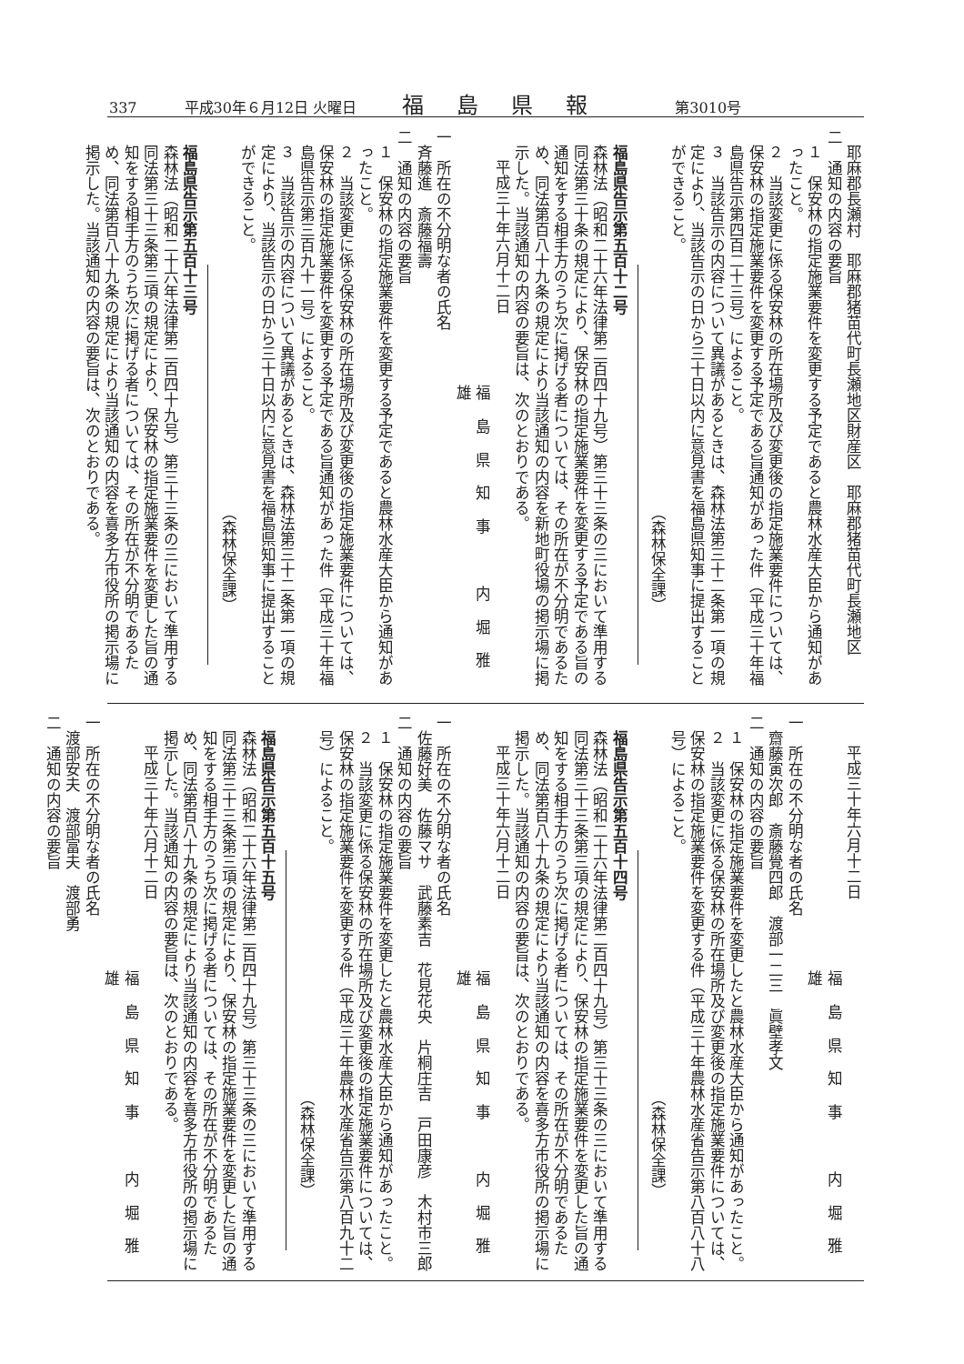337 平成30年６月12日 火曜日 福島県報 第3010号
耶麻郡長瀬村　耶麻郡猪苗代町長瀬地区財産区　耶麻郡猪苗代町長瀬地区
二　通知の内容の要旨
１　保安林の指定施業要件を変更する予定であると農林水産大臣から通知があったこと。
２　当該変更に係る保安林の所在場所及び変更後の指定施業要件については、保安林の指定施業要件を変更する予定である旨通知があった件（平成三十年福島県告示第四百二十三号）によること。
３　当該告示の内容について異議があるときは、森林法第三十二条第一項の規定により、当該告示の日から三十日以内に意見書を福島県知事に提出することができること。
（森林保全課）
福島県告示第五百十二号
森林法（昭和二十六年法律第二百四十九号）第三十三条の三において準用する同法第三十条の規定により、保安林の指定施業要件を変更する予定である旨の通知をする相手方のうち次に掲げる者については、その所在が不分明であるため、同法第百八十九条の規定により当該通知の内容を新地町役場の掲示場に掲示した。当該通知の内容の要旨は、次のとおりである。
平成三十年六月十二日
福島県知事　内堀雅雄
一　所在の不分明な者の氏名
斉藤進　斎藤福壽
二　通知の内容の要旨
１　保安林の指定施業要件を変更する予定であると農林水産大臣から通知があったこと。
２　当該変更に係る保安林の所在場所及び変更後の指定施業要件については、保安林の指定施業要件を変更する予定である旨通知があった件（平成三十年福島県告示第三百九十一号）によること。
３　当該告示の内容について異議があるときは、森林法第三十二条第一項の規定により、当該告示の日から三十日以内に意見書を福島県知事に提出することができること。
（森林保全課）
福島県告示第五百十三号
森林法（昭和二十六年法律第二百四十九号）第三十三条の三において準用する同法第三十三条第三項の規定により、保安林の指定施業要件を変更した旨の通知をする相手方のうち次に掲げる者については、その所在が不分明であるため、同法第百八十九条の規定により当該通知の内容を喜多方市役所の掲示場に掲示した。当該通知の内容の要旨は、次のとおりである。
平成三十年六月十二日
福島県知事　内堀雅雄
一　所在の不分明な者の氏名
齋藤寅次郎　斎藤覺四郎　渡部一二三　眞壁孝文
二　通知の内容の要旨
１　保安林の指定施業要件を変更したと農林水産大臣から通知があったこと。
２　当該変更に係る保安林の所在場所及び変更後の指定施業要件については、保安林の指定施業要件を変更する件（平成三十年農林水産省告示第八百八十八号）によること。
（森林保全課）
福島県告示第五百十四号
森林法（昭和二十六年法律第二百四十九号）第三十三条の三において準用する同法第三十三条第三項の規定により、保安林の指定施業要件を変更した旨の通知をする相手方のうち次に掲げる者については、その所在が不分明であるため、同法第百八十九条の規定により当該通知の内容を喜多方市役所の掲示場に掲示した。当該通知の内容の要旨は、次のとおりである。
平成三十年六月十二日
福島県知事　内堀雅雄
一　所在の不分明な者の氏名
佐藤好美　佐藤マサ　武藤素吉　花見花央　片桐庄吉　戸田康彦　木村市三郎
二　通知の内容の要旨
１　保安林の指定施業要件を変更したと農林水産大臣から通知があったこと。
２　当該変更に係る保安林の所在場所及び変更後の指定施業要件については、保安林の指定施業要件を変更する件（平成三十年農林水産省告示第八百九十二号）によること。
（森林保全課）
福島県告示第五百十五号
森林法（昭和二十六年法律第二百四十九号）第三十三条の三において準用する同法第三十三条第三項の規定により、保安林の指定施業要件を変更した旨の通知をする相手方のうち次に掲げる者については、その所在が不分明であるため、同法第百八十九条の規定により当該通知の内容を喜多方市役所の掲示場に掲示した。当該通知の内容の要旨は、次のとおりである。
平成三十年六月十二日
福島県知事　内堀雅雄
一　所在の不分明な者の氏名
渡部安夫　渡部富夫　渡部勇
二　通知の内容の要旨